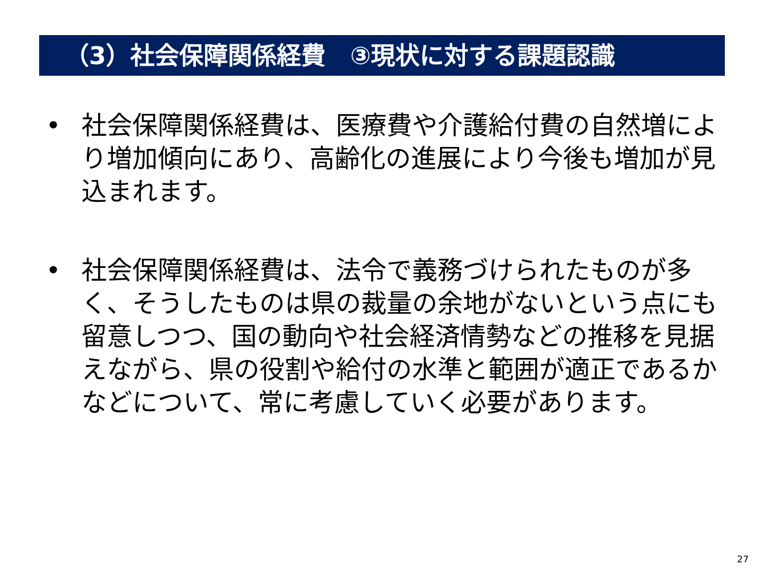（3）社会保障関係経費　③現状に対する課題認識
• 社会保障関係経費は、医療費や介護給付費の自然増により増加傾向にあり、高齢化の進展により今後も増加が見込まれます。
• 社会保障関係経費は、法令で義務づけられたものが多く、そうしたものは県の裁量の余地がないという点にも留意しつつ、国の動向や社会経済情勢などの推移を見据えながら、県の役割や給付の水準と範囲が適正であるかなどについて、常に考慮していく必要があります。
27